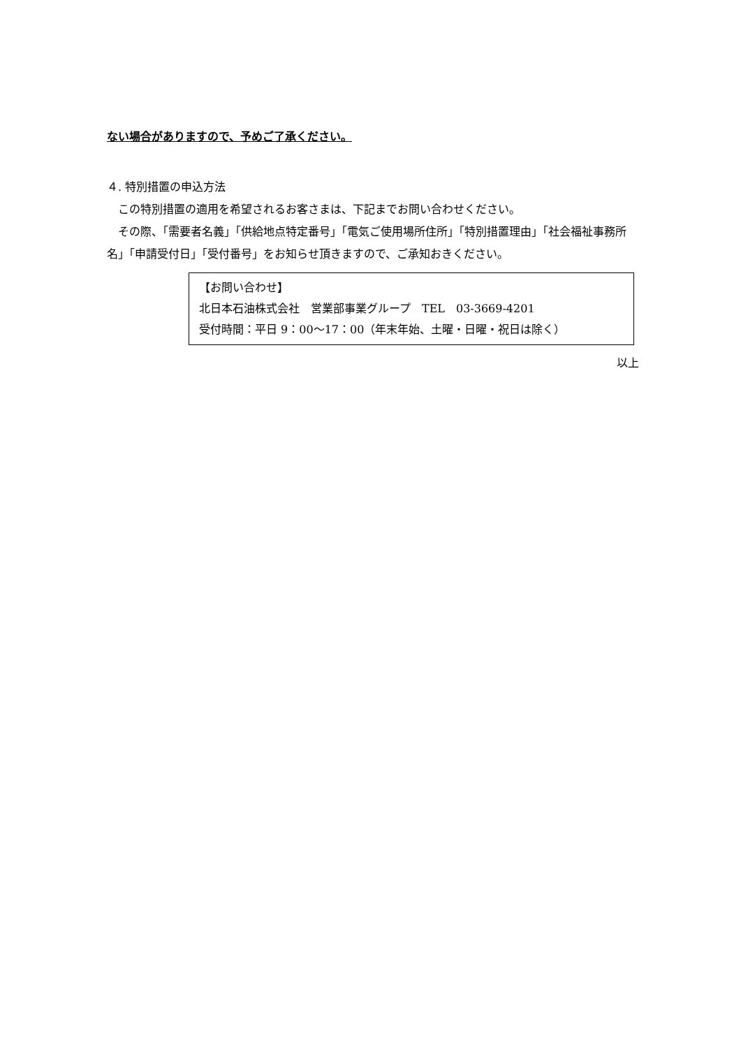ない場合がありますので、予めご了承ください。
４. 特別措置の申込方法
　この特別措置の適用を希望されるお客さまは、下記までお問い合わせください。
　その際、「需要者名義」「供給地点特定番号」「電気ご使用場所住所」「特別措置理由」「社会福祉事務所名」「申請受付日」「受付番号」をお知らせ頂きますので、ご承知おきください。
【お問い合わせ】
北日本石油株式会社　営業部事業グループ　TEL　03-3669-4201
受付時間：平日 9：00～17：00（年末年始、土曜・日曜・祝日は除く）
以上